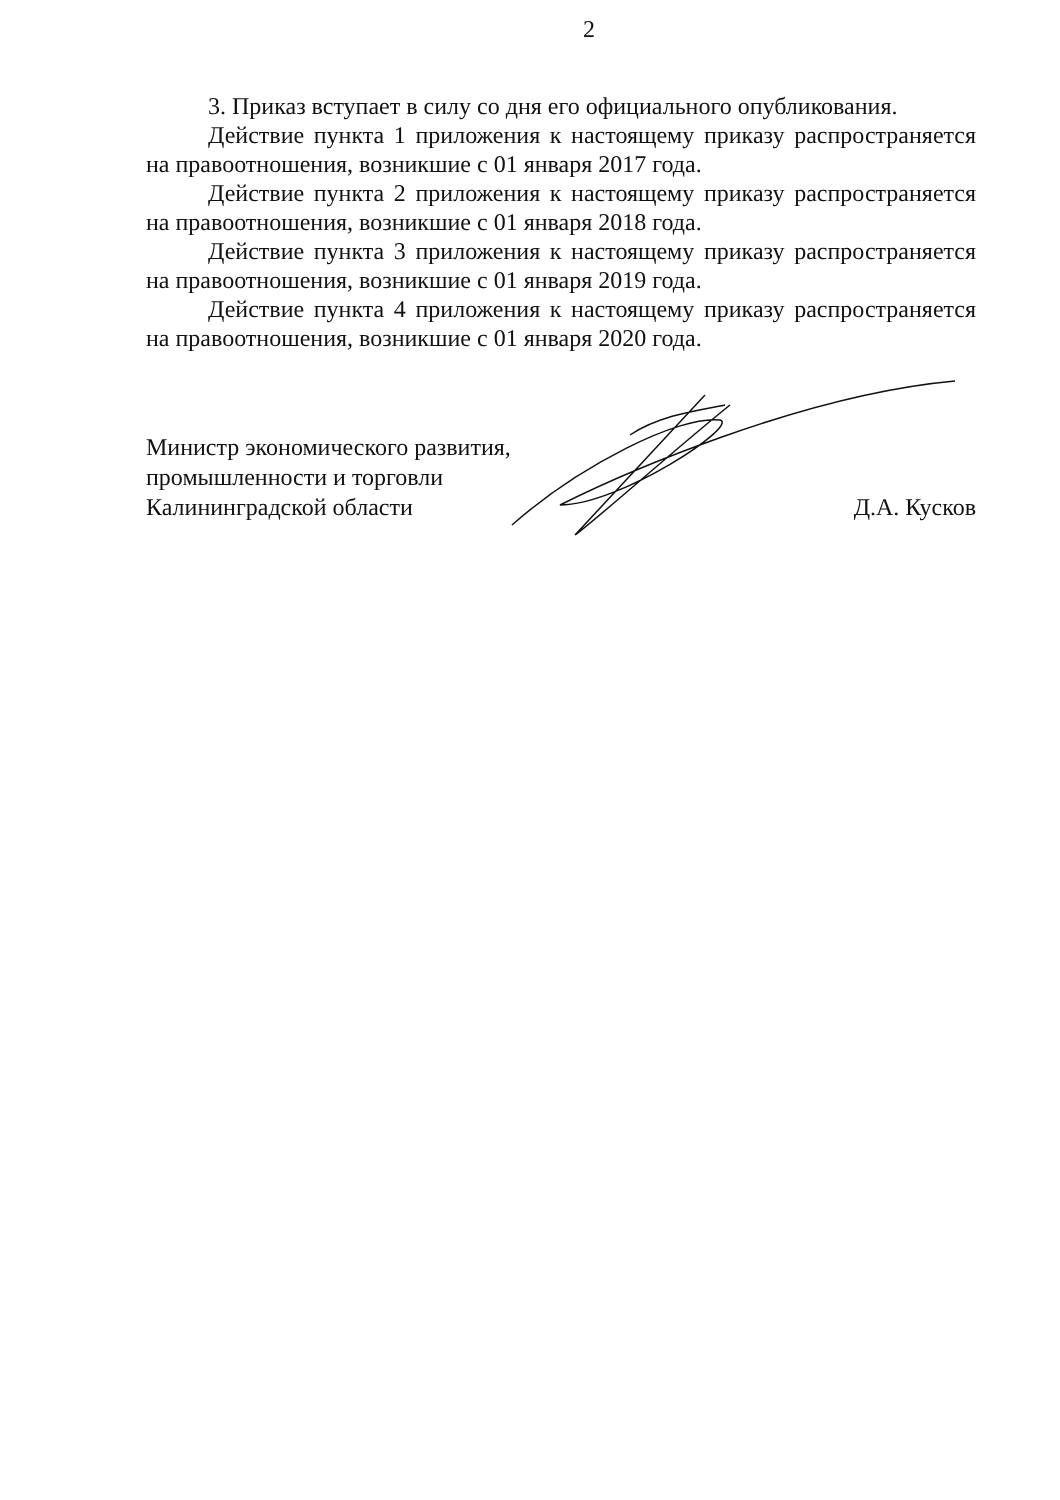2
3. Приказ вступает в силу со дня его официального опубликования.
Действие пункта 1 приложения к настоящему приказу распространяется на правоотношения, возникшие с 01 января 2017 года.
Действие пункта 2 приложения к настоящему приказу распространяется на правоотношения, возникшие с 01 января 2018 года.
Действие пункта 3 приложения к настоящему приказу распространяется на правоотношения, возникшие с 01 января 2019 года.
Действие пункта 4 приложения к настоящему приказу распространяется на правоотношения, возникшие с 01 января 2020 года.
Министр экономического развития,
промышленности и торговли
Калининградской области
Д.А. Кусков